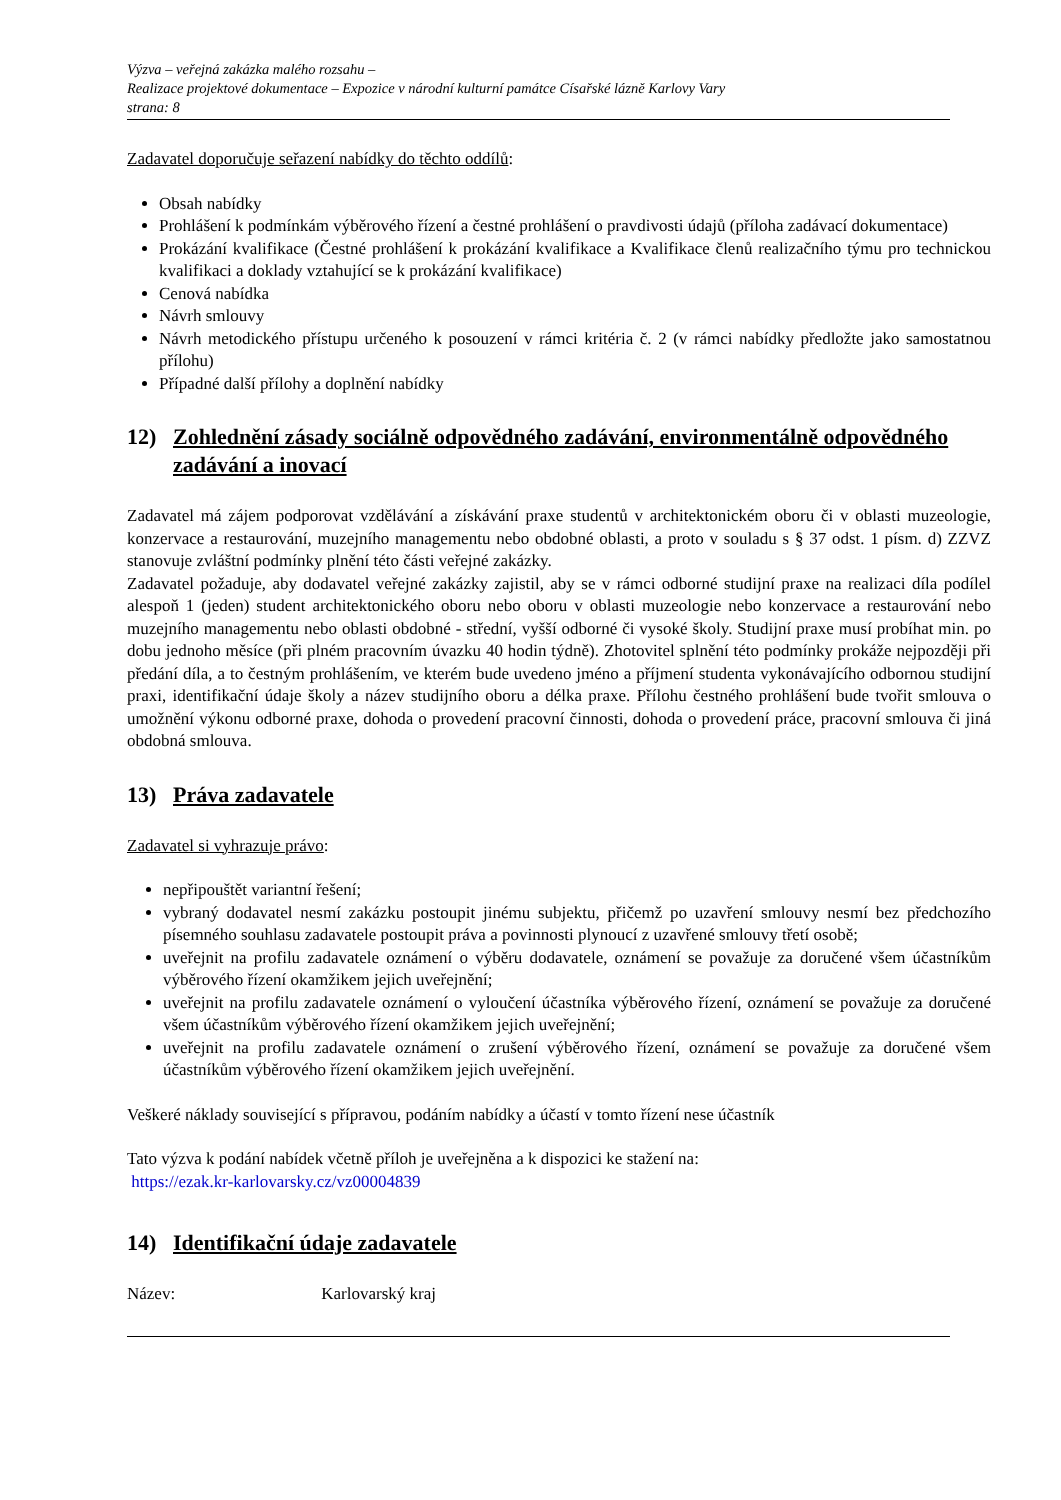Výzva – veřejná zakázka malého rozsahu –
Realizace projektové dokumentace – Expozice v národní kulturní památce Císařské lázně Karlovy Vary
strana: 8
Zadavatel doporučuje seřazení nabídky do těchto oddílů:
Obsah nabídky
Prohlášení k podmínkám výběrového řízení a čestné prohlášení o pravdivosti údajů (příloha zadávací dokumentace)
Prokázání kvalifikace (Čestné prohlášení k prokázání kvalifikace a Kvalifikace členů realizačního týmu pro technickou kvalifikaci a doklady vztahující se k prokázání kvalifikace)
Cenová nabídka
Návrh smlouvy
Návrh metodického přístupu určeného k posouzení v rámci kritéria č. 2 (v rámci nabídky předložte jako samostatnou přílohu)
Případné další přílohy a doplnění nabídky
12) Zohlednění zásady sociálně odpovědného zadávání, environmentálně odpovědného zadávání a inovací
Zadavatel má zájem podporovat vzdělávání a získávání praxe studentů v architektonickém oboru či v oblasti muzeologie, konzervace a restaurování, muzejního managementu nebo obdobné oblasti, a proto v souladu s § 37 odst. 1 písm. d) ZZVZ stanovuje zvláštní podmínky plnění této části veřejné zakázky.
Zadavatel požaduje, aby dodavatel veřejné zakázky zajistil, aby se v rámci odborné studijní praxe na realizaci díla podílel alespoň 1 (jeden) student architektonického oboru nebo oboru v oblasti muzeologie nebo konzervace a restaurování nebo muzejního managementu nebo oblasti obdobné - střední, vyšší odborné či vysoké školy. Studijní praxe musí probíhat min. po dobu jednoho měsíce (při plném pracovním úvazku 40 hodin týdně). Zhotovitel splnění této podmínky prokáže nejpozději při předání díla, a to čestným prohlášením, ve kterém bude uvedeno jméno a příjmení studenta vykonávajícího odbornou studijní praxi, identifikační údaje školy a název studijního oboru a délka praxe. Přílohu čestného prohlášení bude tvořit smlouva o umožnění výkonu odborné praxe, dohoda o provedení pracovní činnosti, dohoda o provedení práce, pracovní smlouva či jiná obdobná smlouva.
13) Práva zadavatele
Zadavatel si vyhrazuje právo:
nepřipouštět variantní řešení;
vybraný dodavatel nesmí zakázku postoupit jinému subjektu, přičemž po uzavření smlouvy nesmí bez předchozího písemného souhlasu zadavatele postoupit práva a povinnosti plynoucí z uzavřené smlouvy třetí osobě;
uveřejnit na profilu zadavatele oznámení o výběru dodavatele, oznámení se považuje za doručené všem účastníkům výběrového řízení okamžikem jejich uveřejnění;
uveřejnit na profilu zadavatele oznámení o vyloučení účastníka výběrového řízení, oznámení se považuje za doručené všem účastníkům výběrového řízení okamžikem jejich uveřejnění;
uveřejnit na profilu zadavatele oznámení o zrušení výběrového řízení, oznámení se považuje za doručené všem účastníkům výběrového řízení okamžikem jejich uveřejnění.
Veškeré náklady související s přípravou, podáním nabídky a účastí v tomto řízení nese účastník
Tato výzva k podání nabídek včetně příloh je uveřejněna a k dispozici ke stažení na:
https://ezak.kr-karlovarsky.cz/vz00004839
14) Identifikační údaje zadavatele
Název: Karlovarský kraj